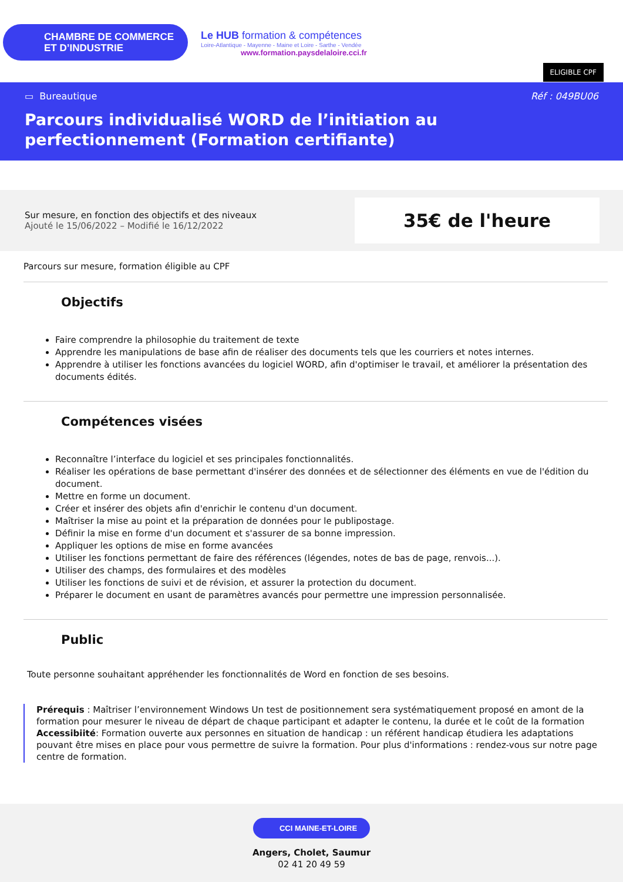CHAMBRE DE COMMERCE
ET D’INDUSTRIE
Le HUB formation & compétences
Loire-Atlantique - Mayenne - Maine et Loire - Sarthe - Vendée
www.formation.paysdelaloire.cci.fr
ELIGIBLE CPF
▭ Bureautique Réf : 049BU06
Parcours individualisé WORD de l’initiation au perfectionnement (Formation certifiante)
Sur mesure, en fonction des objectifs et des niveaux
Ajouté le 15/06/2022 – Modifié le 16/12/2022
35€ de l'heure
Parcours sur mesure, formation éligible au CPF
Objectifs
Faire comprendre la philosophie du traitement de texte
Apprendre les manipulations de base afin de réaliser des documents tels que les courriers et notes internes.
Apprendre à utiliser les fonctions avancées du logiciel WORD, afin d'optimiser le travail, et améliorer la présentation des documents édités.
Compétences visées
Reconnaître l’interface du logiciel et ses principales fonctionnalités.
Réaliser les opérations de base permettant d'insérer des données et de sélectionner des éléments en vue de l'édition du document.
Mettre en forme un document.
Créer et insérer des objets afin d'enrichir le contenu d'un document.
Maîtriser la mise au point et la préparation de données pour le publipostage.
Définir la mise en forme d'un document et s'assurer de sa bonne impression.
Appliquer les options de mise en forme avancées
Utiliser les fonctions permettant de faire des références (légendes, notes de bas de page, renvois...).
Utiliser des champs, des formulaires et des modèles
Utiliser les fonctions de suivi et de révision, et assurer la protection du document.
Préparer le document en usant de paramètres avancés pour permettre une impression personnalisée.
Public
Toute personne souhaitant appréhender les fonctionnalités de Word en fonction de ses besoins.
Prérequis : Maîtriser l’environnement Windows Un test de positionnement sera systématiquement proposé en amont de la formation pour mesurer le niveau de départ de chaque participant et adapter le contenu, la durée et le coût de la formation
Accessibiité: Formation ouverte aux personnes en situation de handicap : un référent handicap étudiera les adaptations pouvant être mises en place pour vous permettre de suivre la formation. Pour plus d'informations : rendez-vous sur notre page centre de formation.
CCI MAINE-ET-LOIRE
Angers, Cholet, Saumur
02 41 20 49 59